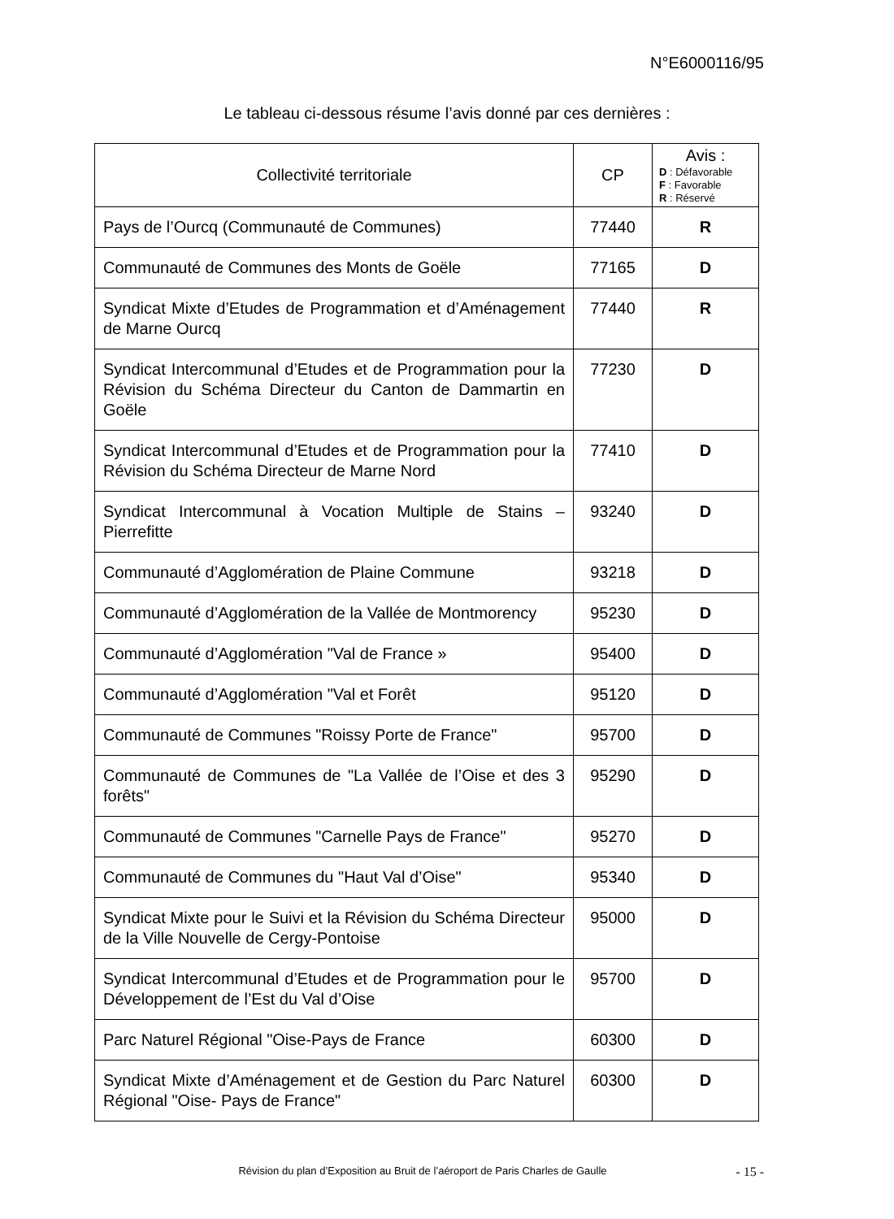N°E6000116/95
Le tableau ci-dessous résume l’avis donné par ces dernières :
| Collectivité territoriale | CP | Avis : D : Défavorable F : Favorable R : Réservé |
| --- | --- | --- |
| Pays de l’Ourcq (Communauté de Communes) | 77440 | R |
| Communauté de Communes des Monts de Goële | 77165 | D |
| Syndicat Mixte d’Etudes de Programmation et d’Aménagement de Marne Ourcq | 77440 | R |
| Syndicat Intercommunal d’Etudes et de Programmation pour la Révision du Schéma Directeur du Canton de Dammartin en Goële | 77230 | D |
| Syndicat Intercommunal d’Etudes et de Programmation pour la Révision du Schéma Directeur de Marne Nord | 77410 | D |
| Syndicat Intercommunal à Vocation Multiple de Stains – Pierrefitte | 93240 | D |
| Communauté d’Agglomération de Plaine Commune | 93218 | D |
| Communauté d’Agglomération de la Vallée de Montmorency | 95230 | D |
| Communauté d’Agglomération "Val de France » | 95400 | D |
| Communauté d’Agglomération "Val et Forêt | 95120 | D |
| Communauté de Communes "Roissy Porte de France" | 95700 | D |
| Communauté de Communes de "La Vallée de l’Oise et des 3 forêts" | 95290 | D |
| Communauté de Communes "Carnelle Pays de France" | 95270 | D |
| Communauté de Communes du "Haut Val d’Oise" | 95340 | D |
| Syndicat Mixte pour le Suivi et la Révision du Schéma Directeur de la Ville Nouvelle de Cergy-Pontoise | 95000 | D |
| Syndicat Intercommunal d’Etudes et de Programmation pour le Développement de l’Est du Val d’Oise | 95700 | D |
| Parc Naturel Régional "Oise-Pays de France | 60300 | D |
| Syndicat Mixte d’Aménagement et de Gestion du Parc Naturel Régional "Oise- Pays de France" | 60300 | D |
Révision du plan d’Exposition au Bruit de l’aéroport de Paris Charles de Gaulle - 15 -